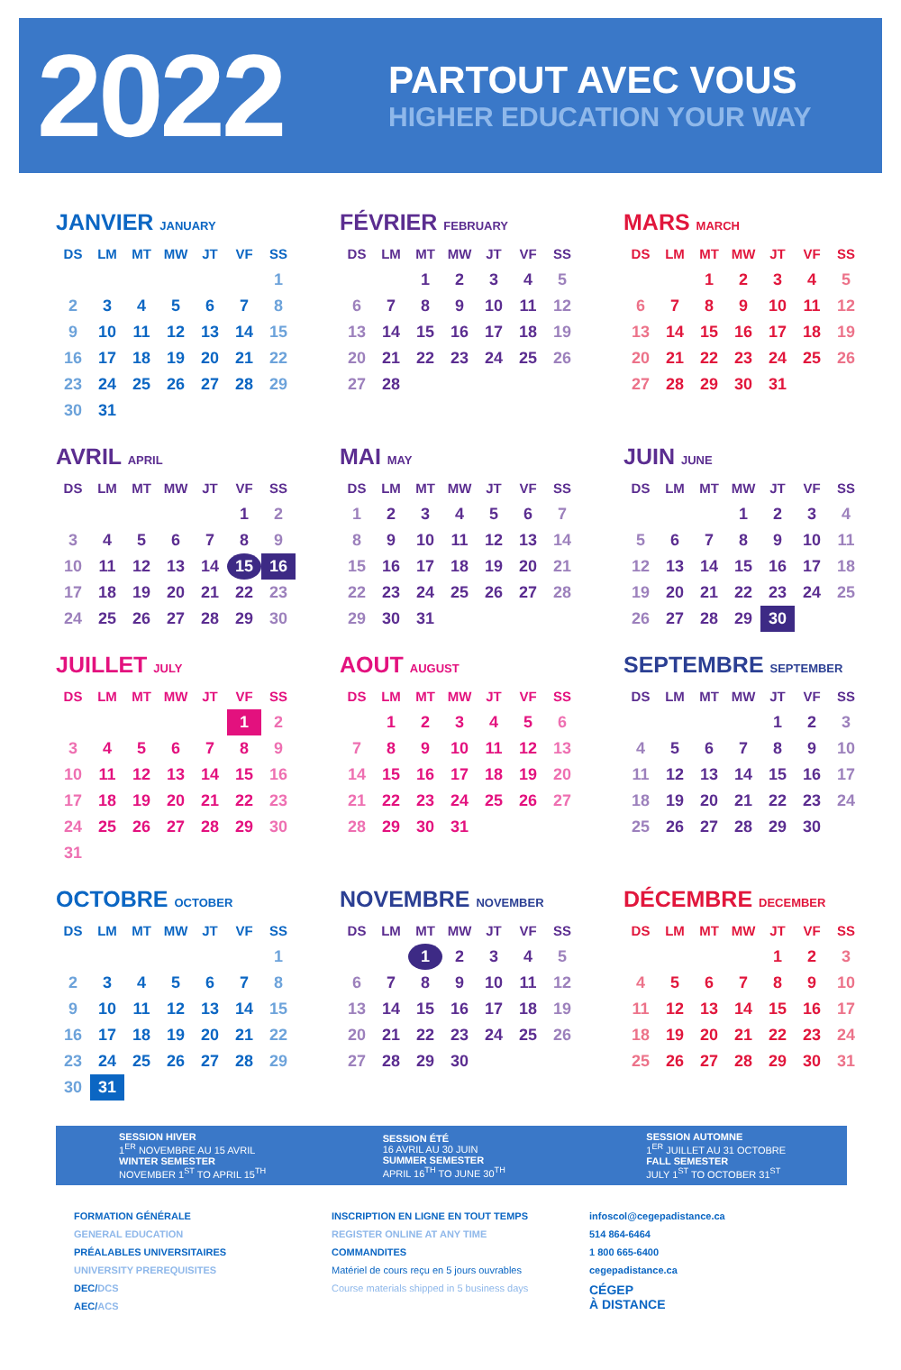2022
PARTOUT AVEC VOUS
HIGHER EDUCATION YOUR WAY
JANVIER JANUARY
| DS | LM | MT | MW | JT | VF | SS |
| --- | --- | --- | --- | --- | --- | --- |
| | | | | | | 1 |
| 2 | 3 | 4 | 5 | 6 | 7 | 8 |
| 9 | 10 | 11 | 12 | 13 | 14 | 15 |
| 16 | 17 | 18 | 19 | 20 | 21 | 22 |
| 23 | 24 | 25 | 26 | 27 | 28 | 29 |
| 30 | 31 | | | | | |
FÉVRIER FEBRUARY
| DS | LM | MT | MW | JT | VF | SS |
| --- | --- | --- | --- | --- | --- | --- |
| | | 1 | 2 | 3 | 4 | 5 |
| 6 | 7 | 8 | 9 | 10 | 11 | 12 |
| 13 | 14 | 15 | 16 | 17 | 18 | 19 |
| 20 | 21 | 22 | 23 | 24 | 25 | 26 |
| 27 | 28 | | | | | |
MARS MARCH
| DS | LM | MT | MW | JT | VF | SS |
| --- | --- | --- | --- | --- | --- | --- |
| | | 1 | 2 | 3 | 4 | 5 |
| 6 | 7 | 8 | 9 | 10 | 11 | 12 |
| 13 | 14 | 15 | 16 | 17 | 18 | 19 |
| 20 | 21 | 22 | 23 | 24 | 25 | 26 |
| 27 | 28 | 29 | 30 | 31 | | |
AVRIL APRIL
| DS | LM | MT | MW | JT | VF | SS |
| --- | --- | --- | --- | --- | --- | --- |
| | | | | | 1 | 2 |
| 3 | 4 | 5 | 6 | 7 | 8 | 9 |
| 10 | 11 | 12 | 13 | 14 | 15 | 16 |
| 17 | 18 | 19 | 20 | 21 | 22 | 23 |
| 24 | 25 | 26 | 27 | 28 | 29 | 30 |
MAI MAY
| DS | LM | MT | MW | JT | VF | SS |
| --- | --- | --- | --- | --- | --- | --- |
| 1 | 2 | 3 | 4 | 5 | 6 | 7 |
| 8 | 9 | 10 | 11 | 12 | 13 | 14 |
| 15 | 16 | 17 | 18 | 19 | 20 | 21 |
| 22 | 23 | 24 | 25 | 26 | 27 | 28 |
| 29 | 30 | 31 | | | | |
JUIN JUNE
| DS | LM | MT | MW | JT | VF | SS |
| --- | --- | --- | --- | --- | --- | --- |
| | | | 1 | 2 | 3 | 4 |
| 5 | 6 | 7 | 8 | 9 | 10 | 11 |
| 12 | 13 | 14 | 15 | 16 | 17 | 18 |
| 19 | 20 | 21 | 22 | 23 | 24 | 25 |
| 26 | 27 | 28 | 29 | 30 | | |
JUILLET JULY
| DS | LM | MT | MW | JT | VF | SS |
| --- | --- | --- | --- | --- | --- | --- |
| | | | | | 1 | 2 |
| 3 | 4 | 5 | 6 | 7 | 8 | 9 |
| 10 | 11 | 12 | 13 | 14 | 15 | 16 |
| 17 | 18 | 19 | 20 | 21 | 22 | 23 |
| 24 | 25 | 26 | 27 | 28 | 29 | 30 |
| 31 | | | | | | |
AOUT AUGUST
| DS | LM | MT | MW | JT | VF | SS |
| --- | --- | --- | --- | --- | --- | --- |
| | 1 | 2 | 3 | 4 | 5 | 6 |
| 7 | 8 | 9 | 10 | 11 | 12 | 13 |
| 14 | 15 | 16 | 17 | 18 | 19 | 20 |
| 21 | 22 | 23 | 24 | 25 | 26 | 27 |
| 28 | 29 | 30 | 31 | | | |
SEPTEMBRE SEPTEMBER
| DS | LM | MT | MW | JT | VF | SS |
| --- | --- | --- | --- | --- | --- | --- |
| | | | | 1 | 2 | 3 |
| 4 | 5 | 6 | 7 | 8 | 9 | 10 |
| 11 | 12 | 13 | 14 | 15 | 16 | 17 |
| 18 | 19 | 20 | 21 | 22 | 23 | 24 |
| 25 | 26 | 27 | 28 | 29 | 30 | |
OCTOBRE OCTOBER
| DS | LM | MT | MW | JT | VF | SS |
| --- | --- | --- | --- | --- | --- | --- |
| | | | | | | 1 |
| 2 | 3 | 4 | 5 | 6 | 7 | 8 |
| 9 | 10 | 11 | 12 | 13 | 14 | 15 |
| 16 | 17 | 18 | 19 | 20 | 21 | 22 |
| 23 | 24 | 25 | 26 | 27 | 28 | 29 |
| 30 | 31 | | | | | |
NOVEMBRE NOVEMBER
| DS | LM | MT | MW | JT | VF | SS |
| --- | --- | --- | --- | --- | --- | --- |
| | | 1 | 2 | 3 | 4 | 5 |
| 6 | 7 | 8 | 9 | 10 | 11 | 12 |
| 13 | 14 | 15 | 16 | 17 | 18 | 19 |
| 20 | 21 | 22 | 23 | 24 | 25 | 26 |
| 27 | 28 | 29 | 30 | | | |
DÉCEMBRE DECEMBER
| DS | LM | MT | MW | JT | VF | SS |
| --- | --- | --- | --- | --- | --- | --- |
| | | | | 1 | 2 | 3 |
| 4 | 5 | 6 | 7 | 8 | 9 | 10 |
| 11 | 12 | 13 | 14 | 15 | 16 | 17 |
| 18 | 19 | 20 | 21 | 22 | 23 | 24 |
| 25 | 26 | 27 | 28 | 29 | 30 | 31 |
SESSION HIVER
1<sup>ER</sup> NOVEMBRE AU 15 AVRIL
WINTER SEMESTER
NOVEMBER 1<sup>ST</sup> TO APRIL 15<sup>TH</sup>
SESSION ÉTÉ
16 AVRIL AU 30 JUIN
SUMMER SEMESTER
APRIL 16<sup>TH</sup> TO JUNE 30<sup>TH</sup>
SESSION AUTOMNE
1<sup>ER</sup> JUILLET AU 31 OCTOBRE
FALL SEMESTER
JULY 1<sup>ST</sup> TO OCTOBER 31<sup>ST</sup>
FORMATION GÉNÉRALE
GENERAL EDUCATION
PRÉALABLES UNIVERSITAIRES
UNIVERSITY PREREQUISITES
DEC/DCS
AEC/ACS
INSCRIPTION EN LIGNE EN TOUT TEMPS
REGISTER ONLINE AT ANY TIME
COMMANDITES
Matériel de cours reçu en 5 jours ouvrables
Course materials shipped in 5 business days
infoscol@cegepadistance.ca
514 864-6464
1 800 665-6400
cegepadistance.ca
CÉGEP
À DISTANCE